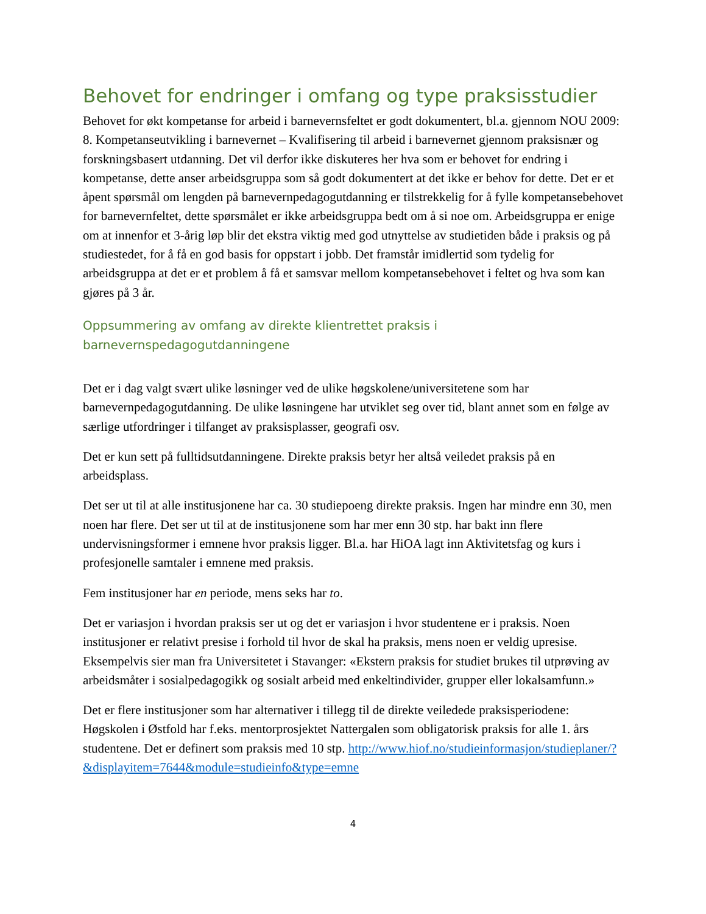Behovet for endringer i omfang og type praksisstudier
Behovet for økt kompetanse for arbeid i barnevernsfeltet er godt dokumentert, bl.a. gjennom NOU 2009: 8. Kompetanseutvikling i barnevernet – Kvalifisering til arbeid i barnevernet gjennom praksisnær og forskningsbasert utdanning. Det vil derfor ikke diskuteres her hva som er behovet for endring i kompetanse, dette anser arbeidsgruppa som så godt dokumentert at det ikke er behov for dette. Det er et åpent spørsmål om lengden på barnevernpedagogutdanning er tilstrekkelig for å fylle kompetansebehovet for barnevernfeltet, dette spørsmålet er ikke arbeidsgruppa bedt om å si noe om. Arbeidsgruppa er enige om at innenfor et 3-årig løp blir det ekstra viktig med god utnyttelse av studietiden både i praksis og på studiestedet, for å få en god basis for oppstart i jobb. Det framstår imidlertid som tydelig for arbeidsgruppa at det er et problem å få et samsvar mellom kompetansebehovet i feltet og hva som kan gjøres på 3 år.
Oppsummering av omfang av direkte klientrettet praksis i barnevernspedagogutdanningene
Det er i dag valgt svært ulike løsninger ved de ulike høgskolene/universitetene som har barnevernpedagogutdanning. De ulike løsningene har utviklet seg over tid, blant annet som en følge av særlige utfordringer i tilfanget av praksisplasser, geografi osv.
Det er kun sett på fulltidsutdanningene. Direkte praksis betyr her altså veiledet praksis på en arbeidsplass.
Det ser ut til at alle institusjonene har ca. 30 studiepoeng direkte praksis. Ingen har mindre enn 30, men noen har flere. Det ser ut til at de institusjonene som har mer enn 30 stp. har bakt inn flere undervisningsformer i emnene hvor praksis ligger. Bl.a. har HiOA lagt inn Aktivitetsfag og kurs i profesjonelle samtaler i emnene med praksis.
Fem institusjoner har en periode, mens seks har to.
Det er variasjon i hvordan praksis ser ut og det er variasjon i hvor studentene er i praksis. Noen institusjoner er relativt presise i forhold til hvor de skal ha praksis, mens noen er veldig upresise. Eksempelvis sier man fra Universitetet i Stavanger: «Ekstern praksis for studiet brukes til utprøving av arbeidsmåter i sosialpedagogikk og sosialt arbeid med enkeltindivider, grupper eller lokalsamfunn.»
Det er flere institusjoner som har alternativer i tillegg til de direkte veiledede praksisperiodene: Høgskolen i Østfold har f.eks. mentorprosjektet Nattergalen som obligatorisk praksis for alle 1. års studentene. Det er definert som praksis med 10 stp. http://www.hiof.no/studieinformasjon/studieplaner/?&displayitem=7644&module=studieinfo&type=emne
4